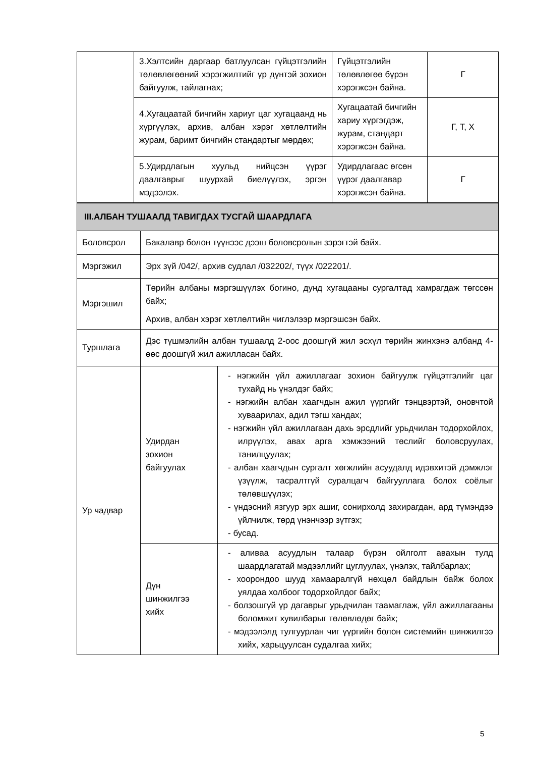| | 3.Хэлтсийн даргаар батлуулсан гүйцэтгэлийн төлөвлөгөөний хэрэгжилтийг үр дүнтэй зохион байгуулж, тайлагнах; | Гүйцэтгэлийн төлөвлөгөө бүрэн хэрэгжсэн байна. | Г |
| | 4.Хугацаатай бичгийн хариуг цаг хугацаанд нь хүргүүлэх, архив, албан хэрэг хөтлөлтийн журам, баримт бичгийн стандартыг мөрдөх; | Хугацаатай бичгийн хариу хүргэгдэж, журам, стандарт хэрэгжсэн байна. | Г, Т, Х |
| | 5.Удирдлагын хуульд нийцсэн үүрэг даалгаврыг шуурхай биелүүлэх, эргэн мэдээлэх. | Удирдлагаас өгсөн үүрэг даалгавар хэрэгжсэн байна. | Г |
| III.АЛБАН ТУШААЛД ТАВИГДАХ ТУСГАЙ ШААРДЛАГА | | |
| Боловсрол | Бакалавр болон түүнээс дээш боловсролын зэрэгтэй байх. | |
| Мэргэжил | Эрх зүй /042/, архив судлал /032202/, түүх /022201/. | |
| Мэргэшил | Төрийн албаны мэргэшүүлэх богино, дунд хугацааны сургалтад хамрагдаж төгссөн байх; Архив, албан хэрэг хөтлөлтийн чиглэлээр мэргэшсэн байх. | |
| Туршлага | Дэс түшмэлийн албан тушаалд 2-оос доошгүй жил эсхүл төрийн жинхэнэ албанд 4-өөс доошгүй жил ажилласан байх. | |
| Ур чадвар | Удирдан зохион байгуулах | - нэгжийн үйл ажиллагааг зохион байгуулж гүйцэтгэлийг цаг тухайд нь үнэлдэг байх; - нэгжийн албан хаагчдын ажил үүргийг тэнцвэртэй, оновчтой хуваарилах, адил тэгш хандах; - нэгжийн үйл ажиллагаан дахь эрсдлийг урьдчилан тодорхойлох, илрүүлэх, авах арга хэмжээний төслийг боловсруулах, танилцуулах; - албан хаагчдын сургалт хөгжлийн асуудалд идэвхитэй дэмжлэг үзүүлж, тасралтгүй суралцагч байгууллага болох соёлыг төлөвшүүлэх; - үндэсний язгуур эрх ашиг, сонирхолд захирагдан, ард түмэндээ үйлчилж, төрд үнэнчээр зүтгэх; - бусад. |
| | Дүн шинжилгээ хийх | - аливаа асуудлын талаар бүрэн ойлголт авахын тулд шаардлагатай мэдээллийг цуглуулах, үнэлэх, тайлбарлах; - хоорондоо шууд хамааралгүй нөхцөл байдлын байж болох уялдаа холбоог тодорхойлдог байх; - болзошгүй үр дагаврыг урьдчилан таамаглаж, үйл ажиллагааны боломжит хувилбарыг төлөвлөдөг байх; - мэдээлэлд тулгуурлан чиг үүргийн болон системийн шинжилгээ хийх, харьцуулсан судалгаа хийх; |
5